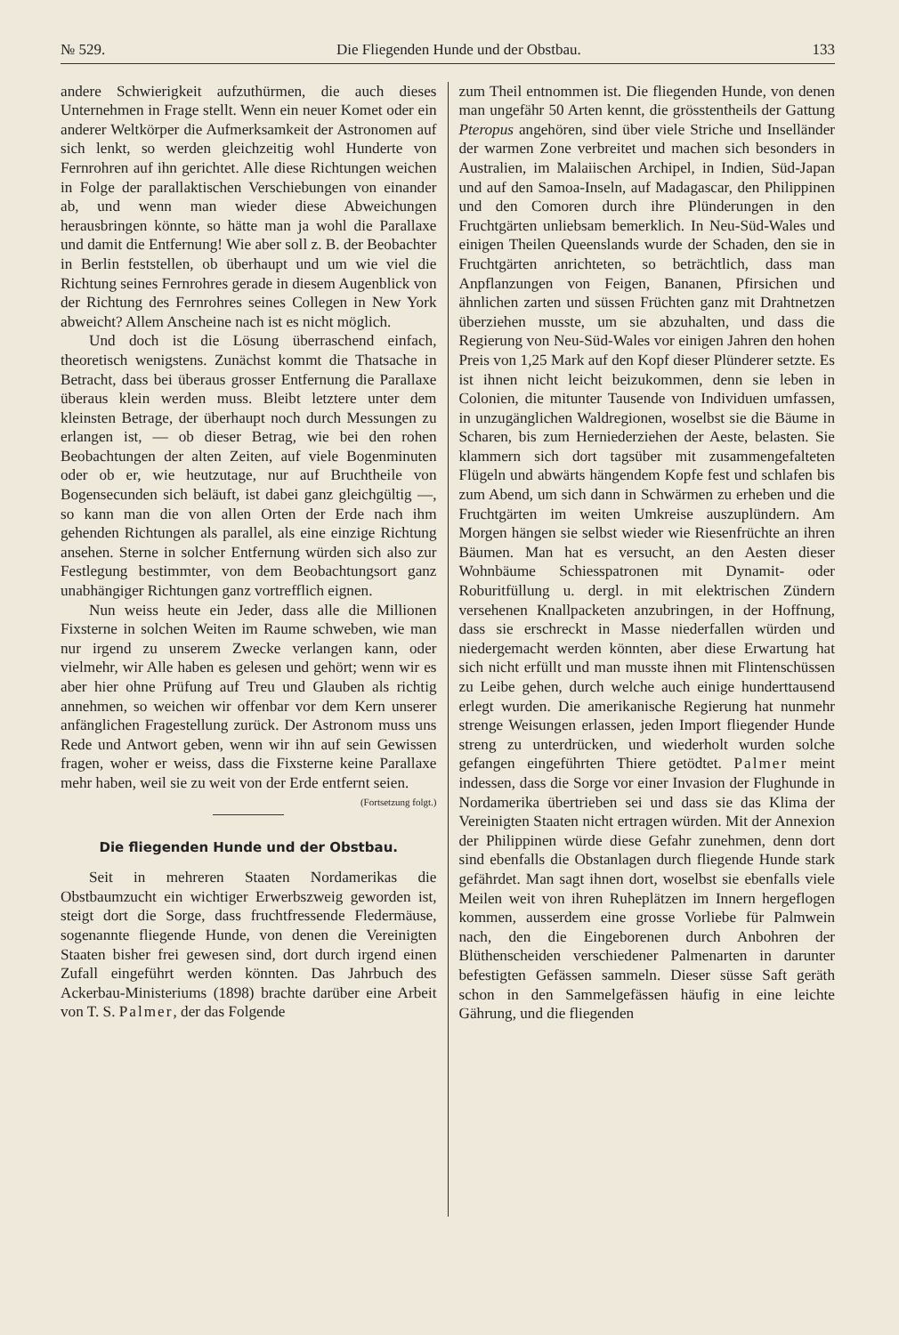№ 529. Die Fliegenden Hunde und der Obstbau. 133
andere Schwierigkeit aufzuthürmen, die auch dieses Unternehmen in Frage stellt. Wenn ein neuer Komet oder ein anderer Weltkörper die Aufmerksamkeit der Astronomen auf sich lenkt, so werden gleichzeitig wohl Hunderte von Fernrohren auf ihn gerichtet. Alle diese Richtungen weichen in Folge der parallaktischen Verschiebungen von einander ab, und wenn man wieder diese Abweichungen herausbringen könnte, so hätte man ja wohl die Parallaxe und damit die Entfernung! Wie aber soll z. B. der Beobachter in Berlin feststellen, ob überhaupt und um wie viel die Richtung seines Fernrohres gerade in diesem Augenblick von der Richtung des Fernrohres seines Collegen in New York abweicht? Allem Anscheine nach ist es nicht möglich.
Und doch ist die Lösung überraschend einfach, theoretisch wenigstens. Zunächst kommt die Thatsache in Betracht, dass bei überaus grosser Entfernung die Parallaxe überaus klein werden muss. Bleibt letztere unter dem kleinsten Betrage, der überhaupt noch durch Messungen zu erlangen ist, — ob dieser Betrag, wie bei den rohen Beobachtungen der alten Zeiten, auf viele Bogenminuten oder ob er, wie heutzutage, nur auf Bruchtheile von Bogensecunden sich beläuft, ist dabei ganz gleichgültig —, so kann man die von allen Orten der Erde nach ihm gehenden Richtungen als parallel, als eine einzige Richtung ansehen. Sterne in solcher Entfernung würden sich also zur Festlegung bestimmter, von dem Beobachtungsort ganz unabhängiger Richtungen ganz vortrefflich eignen.
Nun weiss heute ein Jeder, dass alle die Millionen Fixsterne in solchen Weiten im Raume schweben, wie man nur irgend zu unserem Zwecke verlangen kann, oder vielmehr, wir Alle haben es gelesen und gehört; wenn wir es aber hier ohne Prüfung auf Treu und Glauben als richtig annehmen, so weichen wir offenbar vor dem Kern unserer anfänglichen Fragestellung zurück. Der Astronom muss uns Rede und Antwort geben, wenn wir ihn auf sein Gewissen fragen, woher er weiss, dass die Fixsterne keine Parallaxe mehr haben, weil sie zu weit von der Erde entfernt seien. (Fortsetzung folgt.)
Die fliegenden Hunde und der Obstbau.
Seit in mehreren Staaten Nordamerikas die Obstbaumzucht ein wichtiger Erwerbszweig geworden ist, steigt dort die Sorge, dass fruchtfressende Fledermäuse, sogenannte fliegende Hunde, von denen die Vereinigten Staaten bisher frei gewesen sind, dort durch irgend einen Zufall eingeführt werden könnten. Das Jahrbuch des Ackerbau-Ministeriums (1898) brachte darüber eine Arbeit von T. S. Palmer, der das Folgende
zum Theil entnommen ist. Die fliegenden Hunde, von denen man ungefähr 50 Arten kennt, die grösstentheils der Gattung Pteropus angehören, sind über viele Striche und Inselländer der warmen Zone verbreitet und machen sich besonders in Australien, im Malaiischen Archipel, in Indien, Süd-Japan und auf den Samoa-Inseln, auf Madagascar, den Philippinen und den Comoren durch ihre Plünderungen in den Fruchtgärten unliebsam bemerklich. In Neu-Süd-Wales und einigen Theilen Queenslands wurde der Schaden, den sie in Fruchtgärten anrichteten, so beträchtlich, dass man Anpflanzungen von Feigen, Bananen, Pfirsichen und ähnlichen zarten und süssen Früchten ganz mit Drahtnetzen überziehen musste, um sie abzuhalten, und dass die Regierung von Neu-Süd-Wales vor einigen Jahren den hohen Preis von 1,25 Mark auf den Kopf dieser Plünderer setzte. Es ist ihnen nicht leicht beizukommen, denn sie leben in Colonien, die mitunter Tausende von Individuen umfassen, in unzugänglichen Waldregionen, woselbst sie die Bäume in Scharen, bis zum Herniederziehen der Aeste, belasten. Sie klammern sich dort tagsüber mit zusammengefalteten Flügeln und abwärts hängendem Kopfe fest und schlafen bis zum Abend, um sich dann in Schwärmen zu erheben und die Fruchtgärten im weiten Umkreise auszuplündern. Am Morgen hängen sie selbst wieder wie Riesenfrüchte an ihren Bäumen. Man hat es versucht, an den Aesten dieser Wohnbäume Schiesspatronen mit Dynamit- oder Roburitfüllung u. dergl. in mit elektrischen Zündern versehenen Knallpacketen anzubringen, in der Hoffnung, dass sie erschreckt in Masse niederfallen würden und niedergemacht werden könnten, aber diese Erwartung hat sich nicht erfüllt und man musste ihnen mit Flintenschüssen zu Leibe gehen, durch welche auch einige hunderttausend erlegt wurden. Die amerikanische Regierung hat nunmehr strenge Weisungen erlassen, jeden Import fliegender Hunde streng zu unterdrücken, und wiederholt wurden solche gefangen eingeführten Thiere getödtet. Palmer meint indessen, dass die Sorge vor einer Invasion der Flughunde in Nordamerika übertrieben sei und dass sie das Klima der Vereinigten Staaten nicht ertragen würden. Mit der Annexion der Philippinen würde diese Gefahr zunehmen, denn dort sind ebenfalls die Obstanlagen durch fliegende Hunde stark gefährdet. Man sagt ihnen dort, woselbst sie ebenfalls viele Meilen weit von ihren Ruheplätzen im Innern hergeflogen kommen, ausserdem eine grosse Vorliebe für Palmwein nach, den die Eingeborenen durch Anbohren der Blüthenscheiden verschiedener Palmenarten in darunter befestigten Gefässen sammeln. Dieser süsse Saft geräth schon in den Sammelgefässen häufig in eine leichte Gährung, und die fliegenden